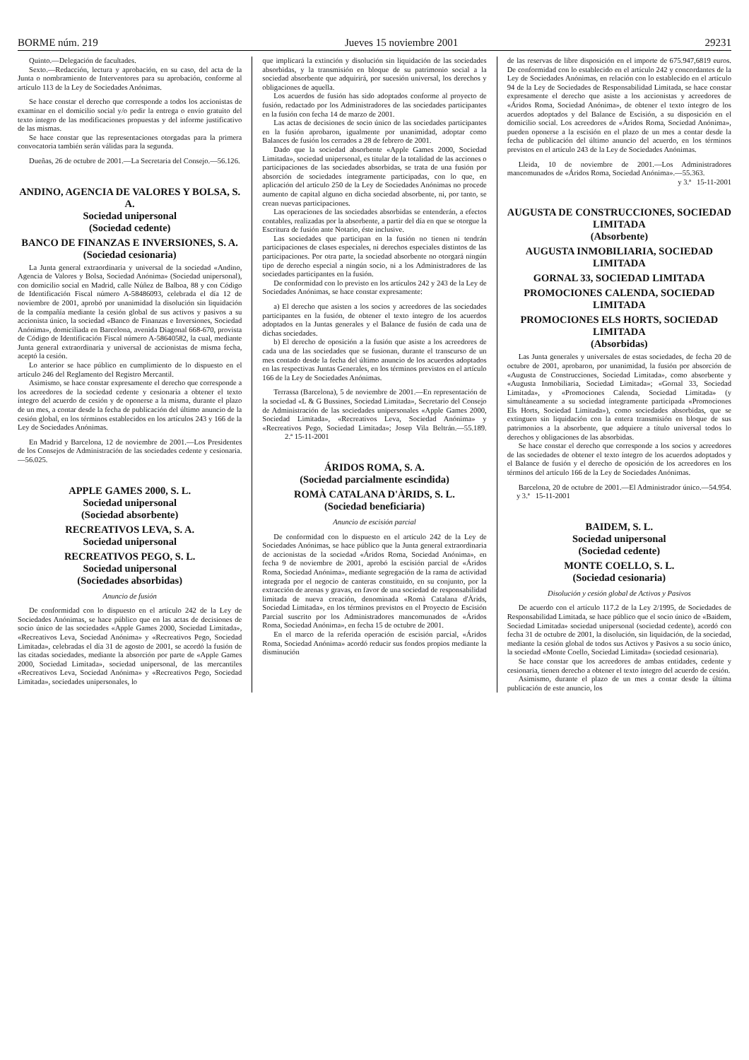BORME núm. 219 Jueves 15 noviembre 2001 29231
Quinto.—Delegación de facultades.
Sexto.—Redacción, lectura y aprobación, en su caso, del acta de la Junta o nombramiento de Interventores para su aprobación, conforme al artículo 113 de la Ley de Sociedades Anónimas.
Se hace constar el derecho que corresponde a todos los accionistas de examinar en el domicilio social y/o pedir la entrega o envío gratuito del texto íntegro de las modificaciones propuestas y del informe justificativo de las mismas.
Se hace constar que las representaciones otorgadas para la primera convocatoria también serán válidas para la segunda.
Dueñas, 26 de octubre de 2001.—La Secretaria del Consejo.—56.126.
ANDINO, AGENCIA DE VALORES Y BOLSA, S. A.
Sociedad unipersonal
(Sociedad cedente)
BANCO DE FINANZAS E INVERSIONES, S. A.
(Sociedad cesionaria)
La Junta general extraordinaria y universal de la sociedad «Andino, Agencia de Valores y Bolsa, Sociedad Anónima» (Sociedad unipersonal), con domicilio social en Madrid, calle Núñez de Balboa, 88 y con Código de Identificación Fiscal número A-58486093, celebrada el día 12 de noviembre de 2001, aprobó por unanimidad la disolución sin liquidación de la compañía mediante la cesión global de sus activos y pasivos a su accionista único, la sociedad «Banco de Finanzas e Inversiones, Sociedad Anónima», domiciliada en Barcelona, avenida Diagonal 668-670, provista de Código de Identificación Fiscal número A-58640582, la cual, mediante Junta general extraordinaria y universal de accionistas de misma fecha, aceptó la cesión.
Lo anterior se hace público en cumplimiento de lo dispuesto en el artículo 246 del Reglamento del Registro Mercantil.
Asimismo, se hace constar expresamente el derecho que corresponde a los acreedores de la sociedad cedente y cesionaria a obtener el texto íntegro del acuerdo de cesión y de oponerse a la misma, durante el plazo de un mes, a contar desde la fecha de publicación del último anuncio de la cesión global, en los términos establecidos en los artículos 243 y 166 de la Ley de Sociedades Anónimas.
En Madrid y Barcelona, 12 de noviembre de 2001.—Los Presidentes de los Consejos de Administración de las sociedades cedente y cesionaria.—56.025.
APPLE GAMES 2000, S. L.
Sociedad unipersonal
(Sociedad absorbente)
RECREATIVOS LEVA, S. A.
Sociedad unipersonal
RECREATIVOS PEGO, S. L.
Sociedad unipersonal
(Sociedades absorbidas)
Anuncio de fusión
De conformidad con lo dispuesto en el artículo 242 de la Ley de Sociedades Anónimas, se hace público que en las actas de decisiones de socio único de las sociedades «Apple Games 2000, Sociedad Limitada», «Recreativos Leva, Sociedad Anónima» y «Recreativos Pego, Sociedad Limitada», celebradas el día 31 de agosto de 2001, se acordó la fusión de las citadas sociedades, mediante la absorción por parte de «Apple Games 2000, Sociedad Limitada», sociedad unipersonal, de las mercantiles «Recreativos Leva, Sociedad Anónima» y «Recreativos Pego, Sociedad Limitada», sociedades unipersonales, lo
que implicará la extinción y disolución sin liquidación de las sociedades absorbidas, y la transmisión en bloque de su patrimonio social a la sociedad absorbente que adquirirá, por sucesión universal, los derechos y obligaciones de aquella.
Los acuerdos de fusión has sido adoptados conforme al proyecto de fusión, redactado por los Administradores de las sociedades participantes en la fusión con fecha 14 de marzo de 2001.
Las actas de decisiones de socio único de las sociedades participantes en la fusión aprobaron, igualmente por unanimidad, adoptar como Balances de fusión los cerrados a 28 de febrero de 2001.
Dado que la sociedad absorbente «Apple Games 2000, Sociedad Limitada», sociedad unipersonal, es titular de la totalidad de las acciones o participaciones de las sociedades absorbidas, se trata de una fusión por absorción de sociedades íntegramente participadas, con lo que, en aplicación del artículo 250 de la Ley de Sociedades Anónimas no procede aumento de capital alguno en dicha sociedad absorbente, ni, por tanto, se crean nuevas participaciones.
Las operaciones de las sociedades absorbidas se entenderán, a efectos contables, realizadas por la absorbente, a partir del día en que se otorgue la Escritura de fusión ante Notario, éste inclusive.
Las sociedades que participan en la fusión no tienen ni tendrán participaciones de clases especiales, ni derechos especiales distintos de las participaciones. Por otra parte, la sociedad absorbente no otorgará ningún tipo de derecho especial a ningún socio, ni a los Administradores de las sociedades participantes en la fusión.
De conformidad con lo previsto en los artículos 242 y 243 de la Ley de Sociedades Anónimas, se hace constar expresamente:
a) El derecho que asisten a los socios y acreedores de las sociedades participantes en la fusión, de obtener el texto íntegro de los acuerdos adoptados en la Juntas generales y el Balance de fusión de cada una de dichas sociedades.
b) El derecho de oposición a la fusión que asiste a los acreedores de cada una de las sociedades que se fusionan, durante el transcurso de un mes contado desde la fecha del último anuncio de los acuerdos adoptados en las respectivas Juntas Generales, en los términos previstos en el artículo 166 de la Ley de Sociedades Anónimas.
Terrassa (Barcelona), 5 de noviembre de 2001.—En representación de la sociedad «L & G Bussines, Sociedad Limitada», Secretario del Consejo de Administración de las sociedades unipersonales «Apple Games 2000, Sociedad Limitada», «Recreativos Leva, Sociedad Anónima» y «Recreativos Pego, Sociedad Limitada»; Josep Vila Beltrán.—55.189. 2.ª 15-11-2001
ÁRIDOS ROMA, S. A.
(Sociedad parcialmente escindida)
ROMÀ CATALANA D'ÀRIDS, S. L.
(Sociedad beneficiaria)
Anuncio de escisión parcial
De conformidad con lo dispuesto en el artículo 242 de la Ley de Sociedades Anónimas, se hace público que la Junta general extraordinaria de accionistas de la sociedad «Áridos Roma, Sociedad Anónima», en fecha 9 de noviembre de 2001, aprobó la escisión parcial de «Áridos Roma, Sociedad Anónima», mediante segregación de la rama de actividad integrada por el negocio de canteras constituido, en su conjunto, por la extracción de arenas y gravas, en favor de una sociedad de responsabilidad limitada de nueva creación, denominada «Romà Catalana d'Àrids, Sociedad Limitada», en los términos previstos en el Proyecto de Escisión Parcial suscrito por los Administradores mancomunados de «Áridos Roma, Sociedad Anónima», en fecha 15 de octubre de 2001.
En el marco de la referida operación de escisión parcial, «Áridos Roma, Sociedad Anónima» acordó reducir sus fondos propios mediante la disminución
de las reservas de libre disposición en el importe de 675.947,6819 euros. De conformidad con lo establecido en el artículo 242 y concordantes de la Ley de Sociedades Anónimas, en relación con lo establecido en el artículo 94 de la Ley de Sociedades de Responsabilidad Limitada, se hace constar expresamente el derecho que asiste a los accionistas y acreedores de «Áridos Roma, Sociedad Anónima», de obtener el texto íntegro de los acuerdos adoptados y del Balance de Escisión, a su disposición en el domicilio social. Los acreedores de «Áridos Roma, Sociedad Anónima», pueden oponerse a la escisión en el plazo de un mes a contar desde la fecha de publicación del último anuncio del acuerdo, en los términos previstos en el artículo 243 de la Ley de Sociedades Anónimas.
Lleida, 10 de noviembre de 2001.—Los Administradores mancomunados de «Áridos Roma, Sociedad Anónima».—55.363.
y 3.ª 15-11-2001
AUGUSTA DE CONSTRUCCIONES, SOCIEDAD LIMITADA
(Absorbente)
AUGUSTA INMOBILIARIA, SOCIEDAD LIMITADA
GORNAL 33, SOCIEDAD LIMITADA
PROMOCIONES CALENDA, SOCIEDAD LIMITADA
PROMOCIONES ELS HORTS, SOCIEDAD LIMITADA
(Absorbidas)
Las Junta generales y universales de estas sociedades, de fecha 20 de octubre de 2001, aprobaron, por unanimidad, la fusión por absorción de «Augusta de Construcciones, Sociedad Limitada», como absorbente y «Augusta Inmobiliaria, Sociedad Limitada»; «Gornal 33, Sociedad Limitada», y «Promociones Calenda, Sociedad Limitada» (y simultáneamente a su sociedad íntegramente participada «Promociones Els Horts, Sociedad Limitada»), como sociedades absorbidas, que se extinguen sin liquidación con la entera transmisión en bloque de sus patrimonios a la absorbente, que adquiere a título universal todos lo derechos y obligaciones de las absorbidas.
Se hace constar el derecho que corresponde a los socios y acreedores de las sociedades de obtener el texto íntegro de los acuerdos adoptados y el Balance de fusión y el derecho de oposición de los acreedores en los términos del artículo 166 de la Ley de Sociedades Anónimas.
Barcelona, 20 de octubre de 2001.—El Administrador único.—54.954. y 3.ª 15-11-2001
BAIDEM, S. L.
Sociedad unipersonal
(Sociedad cedente)
MONTE COELLO, S. L.
(Sociedad cesionaria)
Disolución y cesión global de Activos y Pasivos
De acuerdo con el artículo 117.2 de la Ley 2/1995, de Sociedades de Responsabilidad Limitada, se hace público que el socio único de «Baidem, Sociedad Limitada» sociedad unipersonal (sociedad cedente), acordó con fecha 31 de octubre de 2001, la disolución, sin liquidación, de la sociedad, mediante la cesión global de todos sus Activos y Pasivos a su socio único, la sociedad «Monte Coello, Sociedad Limitada» (sociedad cesionaria).
Se hace constar que los acreedores de ambas entidades, cedente y cesionaria, tienen derecho a obtener el texto íntegro del acuerdo de cesión.
Asimismo, durante el plazo de un mes a contar desde la última publicación de este anuncio, los